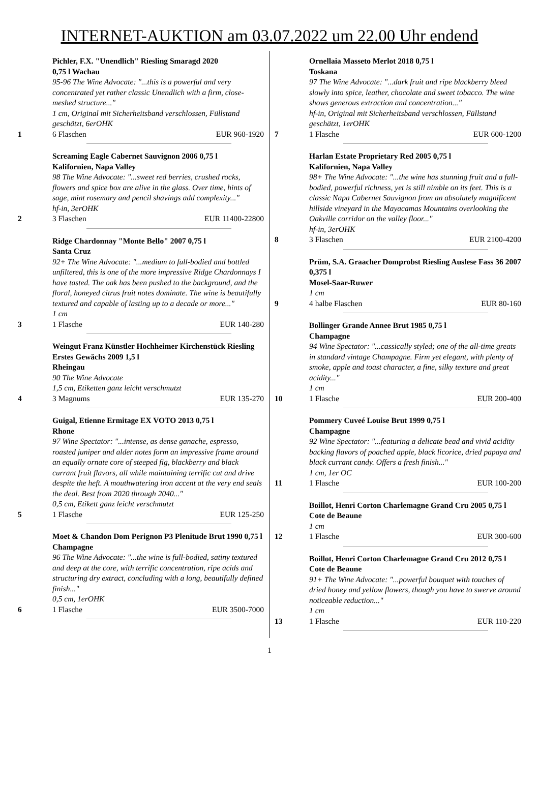INTERNET-AUKTION am 03.07.2022 um 22.00 Uhr endend
Pichler, F.X. "Unendlich" Riesling Smaragd 2020
0,75 l Wachau
95-96 The Wine Advocate: "...this is a powerful and very concentrated yet rather classic Unendlich with a firm, close-meshed structure..."
1 cm, Original mit Sicherheitsband verschlossen, Füllstand geschätzt, 6erOHK
1 6 Flaschen EUR 960-1920
Screaming Eagle Cabernet Sauvignon 2006 0,75 l
Kalifornien, Napa Valley
98 The Wine Advocate: "...sweet red berries, crushed rocks, flowers and spice box are alive in the glass. Over time, hints of sage, mint rosemary and pencil shavings add complexity..."
hf-in, 3erOHK
2 3 Flaschen EUR 11400-22800
Ridge Chardonnay "Monte Bello" 2007 0,75 l
Santa Cruz
92+ The Wine Advocate: "...medium to full-bodied and bottled unfiltered, this is one of the more impressive Ridge Chardonnays I have tasted. The oak has been pushed to the background, and the floral, honeyed citrus fruit notes dominate. The wine is beautifully textured and capable of lasting up to a decade or more..."
1 cm
3 1 Flasche EUR 140-280
Weingut Franz Künstler Hochheimer Kirchenstück Riesling Erstes Gewächs 2009 1,5 l
Rheingau
90 The Wine Advocate
1,5 cm, Etiketten ganz leicht verschmutzt
4 3 Magnums EUR 135-270
Guigal, Etienne Ermitage EX VOTO 2013 0,75 l
Rhone
97 Wine Spectator: "...intense, as dense ganache, espresso, roasted juniper and alder notes form an impressive frame around an equally ornate core of steeped fig, blackberry and black currant fruit flavors, all while maintaining terrific cut and drive despite the heft. A mouthwatering iron accent at the very end seals the deal. Best from 2020 through 2040..."
0,5 cm, Etikett ganz leicht verschmutzt
5 1 Flasche EUR 125-250
Moet & Chandon Dom Perignon P3 Plenitude Brut 1990 0,75 l
Champagne
96 The Wine Advocate: "...the wine is full-bodied, satiny textured and deep at the core, with terrific concentration, ripe acids and structuring dry extract, concluding with a long, beautifully defined finish..."
0,5 cm, 1erOHK
6 1 Flasche EUR 3500-7000
Ornellaia Masseto Merlot 2018 0,75 l
Toskana
97 The Wine Advocate: "...dark fruit and ripe blackberry bleed slowly into spice, leather, chocolate and sweet tobacco. The wine shows generous extraction and concentration..."
hf-in, Original mit Sicherheitsband verschlossen, Füllstand geschätzt, 1erOHK
7 1 Flasche EUR 600-1200
Harlan Estate Proprietary Red 2005 0,75 l
Kalifornien, Napa Valley
98+ The Wine Advocate: "...the wine has stunning fruit and a full-bodied, powerful richness, yet is still nimble on its feet. This is a classic Napa Cabernet Sauvignon from an absolutely magnificent hillside vineyard in the Mayacamas Mountains overlooking the Oakville corridor on the valley floor..."
hf-in, 3erOHK
8 3 Flaschen EUR 2100-4200
Prüm, S.A. Graacher Domprobst Riesling Auslese Fass 36 2007 0,375 l
Mosel-Saar-Ruwer
1 cm
9 4 halbe Flaschen EUR 80-160
Bollinger Grande Annee Brut 1985 0,75 l
Champagne
94 Wine Spectator: "...cassically styled; one of the all-time greats in standard vintage Champagne. Firm yet elegant, with plenty of smoke, apple and toast character, a fine, silky texture and great acidity..."
1 cm
10 1 Flasche EUR 200-400
Pommery Cuveé Louise Brut 1999 0,75 l
Champagne
92 Wine Spectator: "...featuring a delicate bead and vivid acidity backing flavors of poached apple, black licorice, dried papaya and black currant candy. Offers a fresh finish..."
1 cm, 1er OC
11 1 Flasche EUR 100-200
Boillot, Henri Corton Charlemagne Grand Cru 2005 0,75 l
Cote de Beaune
1 cm
12 1 Flasche EUR 300-600
Boillot, Henri Corton Charlemagne Grand Cru 2012 0,75 l
Cote de Beaune
91+ The Wine Advocate: "...powerful bouquet with touches of dried honey and yellow flowers, though you have to swerve around noticeable reduction..."
1 cm
13 1 Flasche EUR 110-220
1